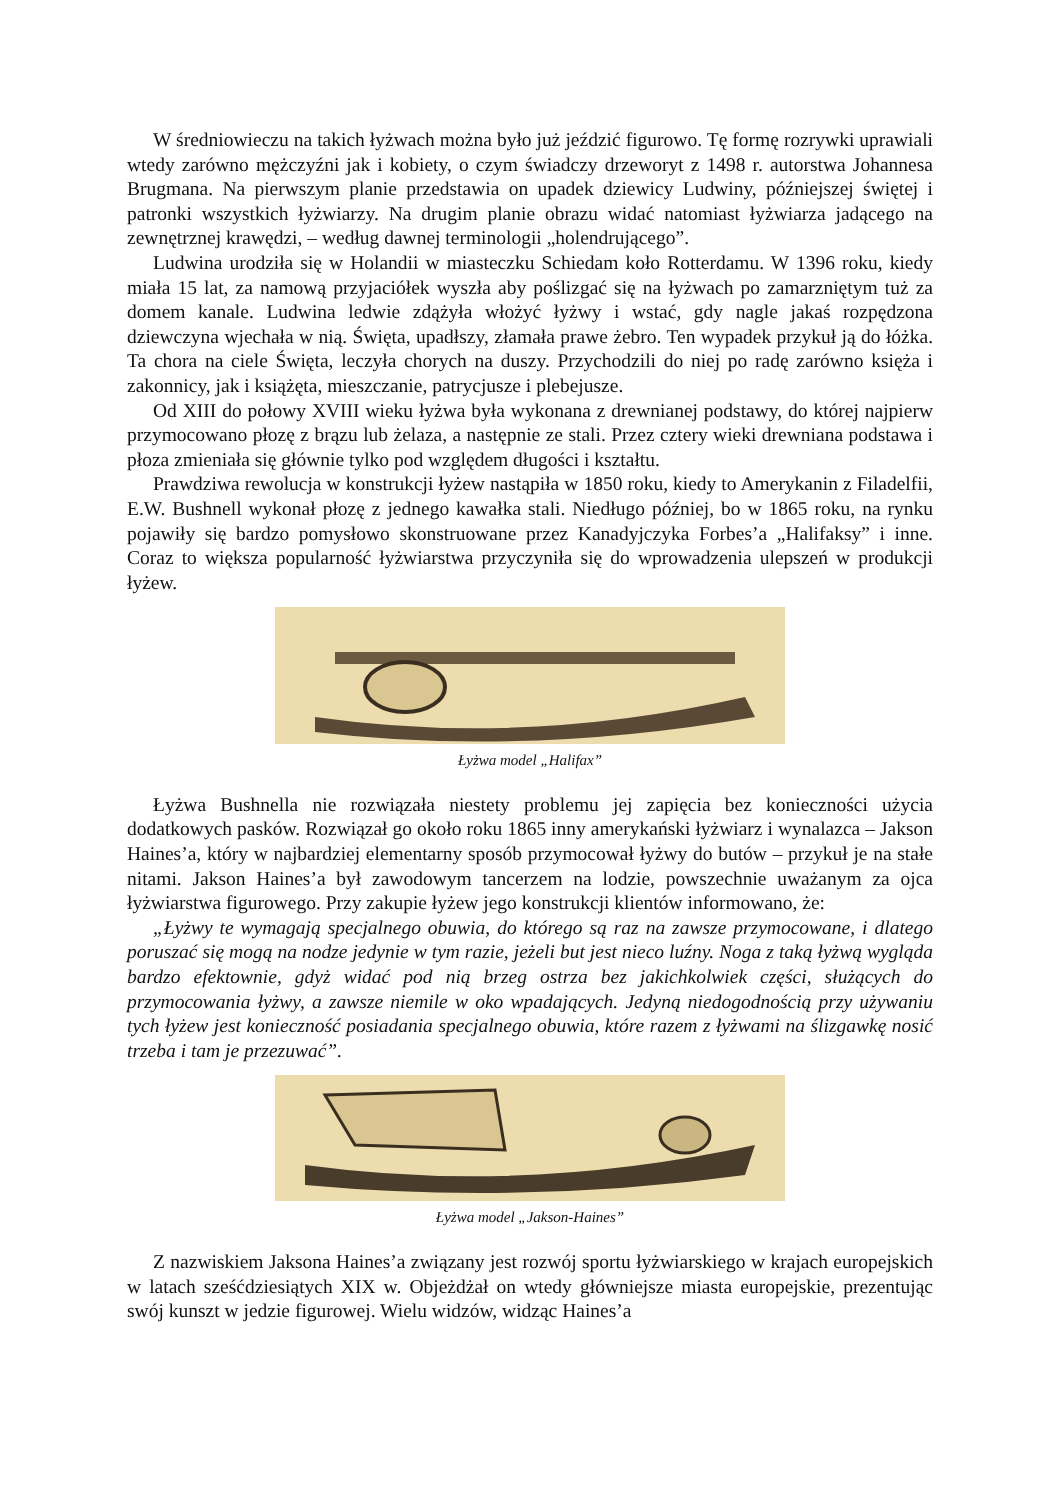W średniowieczu na takich łyżwach można było już jeździć figurowo. Tę formę rozrywki uprawiali wtedy zarówno mężczyźni jak i kobiety, o czym świadczy drzeworyt z 1498 r. autorstwa Johannesa Brugmana. Na pierwszym planie przedstawia on upadek dziewicy Ludwiny, późniejszej świętej i patronki wszystkich łyżwiarzy. Na drugim planie obrazu widać natomiast łyżwiarza jadącego na zewnętrznej krawędzi, – według dawnej terminologii „holendrującego”.
Ludwina urodziła się w Holandii w miasteczku Schiedam koło Rotterdamu. W 1396 roku, kiedy miała 15 lat, za namową przyjaciółek wyszła aby poślizgać się na łyżwach po zamarzniętym tuż za domem kanale. Ludwina ledwie zdążyła włożyć łyżwy i wstać, gdy nagle jakaś rozpędzona dziewczyna wjechała w nią. Święta, upadłszy, złamała prawe żebro. Ten wypadek przykuł ją do łóżka. Ta chora na ciele Święta, leczyła chorych na duszy. Przychodzili do niej po radę zarówno księża i zakonnicy, jak i książęta, mieszczanie, patrycjusze i plebejusze.
Od XIII do połowy XVIII wieku łyżwa była wykonana z drewnianej podstawy, do której najpierw przymocowano płozę z brązu lub żelaza, a następnie ze stali. Przez cztery wieki drewniana podstawa i płoza zmieniała się głównie tylko pod względem długości i kształtu.
Prawdziwa rewolucja w konstrukcji łyżew nastąpiła w 1850 roku, kiedy to Amerykanin z Filadelfii, E.W. Bushnell wykonał płozę z jednego kawałka stali. Niedługo później, bo w 1865 roku, na rynku pojawiły się bardzo pomysłowo skonstruowane przez Kanadyjczyka Forbes’a „Halifaksy” i inne. Coraz to większa popularność łyżwiarstwa przyczyniła się do wprowadzenia ulepszeń w produkcji łyżew.
Łyżwa model „Halifax”
Łyżwa Bushnella nie rozwiązała niestety problemu jej zapięcia bez konieczności użycia dodatkowych pasków. Rozwiązał go około roku 1865 inny amerykański łyżwiarz i wynalazca – Jakson Haines’a, który w najbardziej elementarny sposób przymocował łyżwy do butów – przykuł je na stałe nitami. Jakson Haines’a był zawodowym tancerzem na lodzie, powszechnie uważanym za ojca łyżwiarstwa figurowego. Przy zakupie łyżew jego konstrukcji klientów informowano, że:
„Łyżwy te wymagają specjalnego obuwia, do którego są raz na zawsze przymocowane, i dlatego poruszać się mogą na nodze jedynie w tym razie, jeżeli but jest nieco luźny. Noga z taką łyżwą wygląda bardzo efektownie, gdyż widać pod nią brzeg ostrza bez jakichkolwiek części, służących do przymocowania łyżwy, a zawsze niemile w oko wpadających. Jedyną niedogodnością przy używaniu tych łyżew jest konieczność posiadania specjalnego obuwia, które razem z łyżwami na ślizgawkę nosić trzeba i tam je przezuwać”.
Łyżwa model „Jakson-Haines”
Z nazwiskiem Jaksona Haines’a związany jest rozwój sportu łyżwiarskiego w krajach europejskich w latach sześćdziesiątych XIX w. Objeżdżał on wtedy główniejsze miasta europejskie, prezentując swój kunszt w jedzie figurowej. Wielu widzów, widząc Haines’a